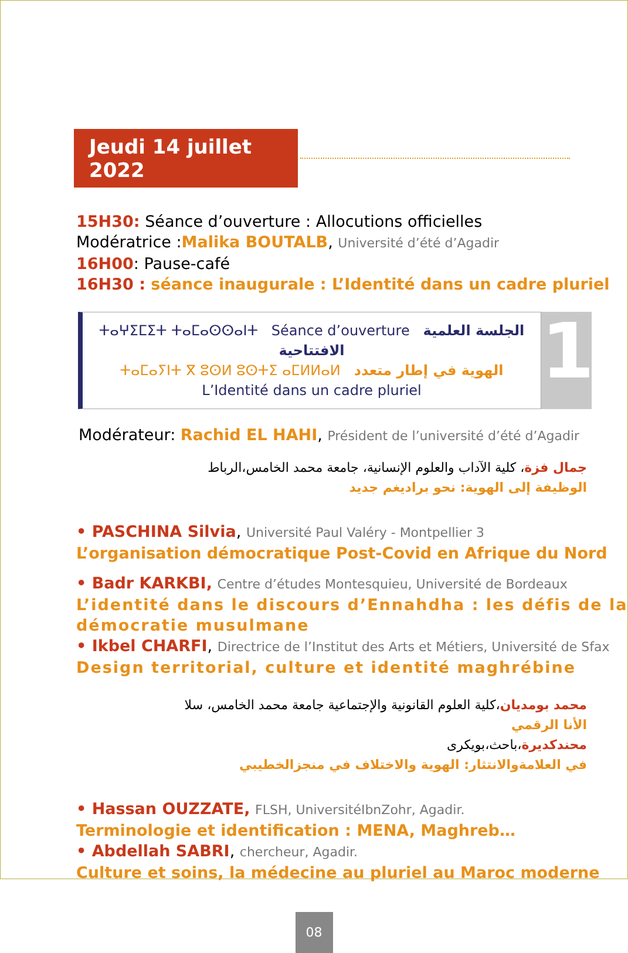Jeudi 14 juillet 2022
15H30: Séance d’ouverture : Allocutions officielles
Modératrice :Malika BOUTALB, Université d’été d’Agadir
16H00: Pause-café
16H30 : séance inaugurale : L’Identité dans un cadre pluriel
ⵜⴰⵖⵉⵎⵉⵜ ⵜⴰⵎⴰⵙⵙⴰⵏⵜ Séance d’ouverture الجلسة العلمية الافتتاحية
ⵜⴰⵎⴰⵢⵏⵜ ⴳ ⵓⵙⵍ ⵓⵙⵜⵉ ⴰⵎⵍⵍⴰⵍ الهوية في إطار متعدد
L’Identité dans un cadre pluriel
1
Modérateur: Rachid EL HAHI, Président de l’université d’été d’Agadir
جمال فزة، كلية الآداب والعلوم الإنسانية، جامعة محمد الخامس،الرباط
الوظيفة إلى الهوية: نحو براديغم جديد
• PASCHINA Silvia, Université Paul Valéry - Montpellier 3
L’organisation démocratique Post-Covid en Afrique du Nord
• Badr KARKBI, Centre d’études Montesquieu, Université de Bordeaux
L’identité dans le discours d’Ennahdha : les défis de la démocratie musulmane
• Ikbel CHARFI, Directrice de l’Institut des Arts et Métiers, Université de Sfax
Design territorial, culture et identité maghrébine
محمد بومديان،كلية العلوم القانونية والإجتماعية جامعة محمد الخامس، سلا
الأنا الرقمي
محندكديرة،باحث،بويكرى
في العلامةوالانتثار: الهوية والاختلاف في منجزالخطيبي
• Hassan OUZZATE, FLSH, UniversitéIbnZohr, Agadir.
Terminologie et identification : MENA, Maghreb…
• Abdellah SABRI, chercheur, Agadir.
Culture et soins, la médecine au pluriel au Maroc moderne
08